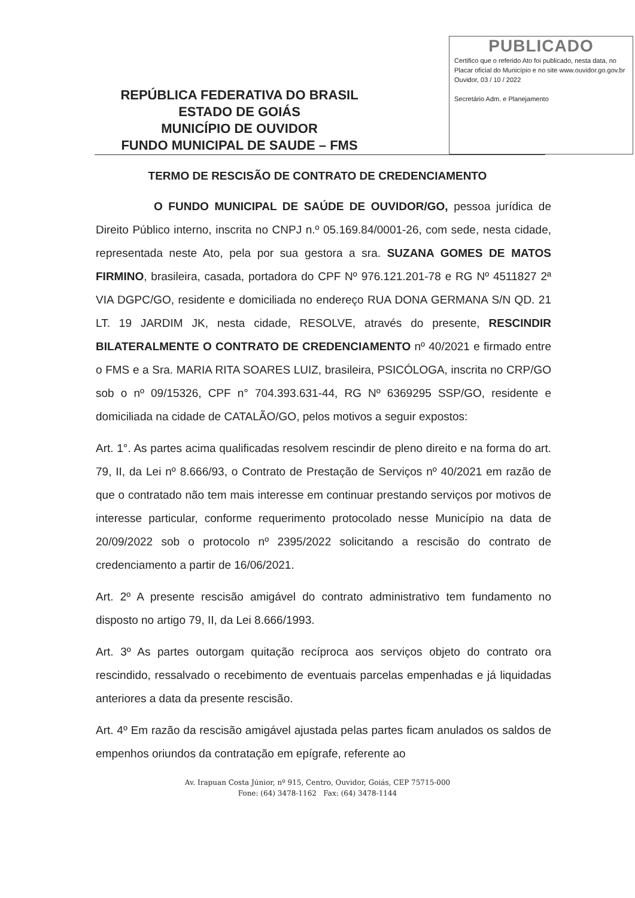REPÚBLICA FEDERATIVA DO BRASIL
ESTADO DE GOIÁS
MUNICÍPIO DE OUVIDOR
FUNDO MUNICIPAL DE SAUDE – FMS
PUBLICADO
Certifico que o referido Ato foi publicado, nesta data, no Placar oficial do Município e no site www.ouvidor.go.gov.br
Ouvidor, 03 / 10 / 2022
Secretário Adm. e Planejamento
TERMO DE RESCISÃO DE CONTRATO DE CREDENCIAMENTO
O FUNDO MUNICIPAL DE SAÚDE DE OUVIDOR/GO, pessoa jurídica de Direito Público interno, inscrita no CNPJ n.º 05.169.84/0001-26, com sede, nesta cidade, representada neste Ato, pela por sua gestora a sra. SUZANA GOMES DE MATOS FIRMINO, brasileira, casada, portadora do CPF Nº 976.121.201-78 e RG Nº 4511827 2ª VIA DGPC/GO, residente e domiciliada no endereço RUA DONA GERMANA S/N QD. 21 LT. 19 JARDIM JK, nesta cidade, RESOLVE, através do presente, RESCINDIR BILATERALMENTE O CONTRATO DE CREDENCIAMENTO nº 40/2021 e firmado entre o FMS e a Sra. MARIA RITA SOARES LUIZ, brasileira, PSICÓLOGA, inscrita no CRP/GO sob o nº 09/15326, CPF n° 704.393.631-44, RG Nº 6369295 SSP/GO, residente e domiciliada na cidade de CATALÃO/GO, pelos motivos a seguir expostos:
Art. 1°. As partes acima qualificadas resolvem rescindir de pleno direito e na forma do art. 79, II, da Lei nº 8.666/93, o Contrato de Prestação de Serviços nº 40/2021 em razão de que o contratado não tem mais interesse em continuar prestando serviços por motivos de interesse particular, conforme requerimento protocolado nesse Município na data de 20/09/2022 sob o protocolo nº 2395/2022 solicitando a rescisão do contrato de credenciamento a partir de 16/06/2021.
Art. 2º A presente rescisão amigável do contrato administrativo tem fundamento no disposto no artigo 79, II, da Lei 8.666/1993.
Art. 3º As partes outorgam quitação recíproca aos serviços objeto do contrato ora rescindido, ressalvado o recebimento de eventuais parcelas empenhadas e já liquidadas anteriores a data da presente rescisão.
Art. 4º Em razão da rescisão amigável ajustada pelas partes ficam anulados os saldos de empenhos oriundos da contratação em epígrafe, referente ao
Av. Irapuan Costa Júnior, nº 915, Centro, Ouvidor, Goiás, CEP 75715-000
Fone: (64) 3478-1162 Fax: (64) 3478-1144